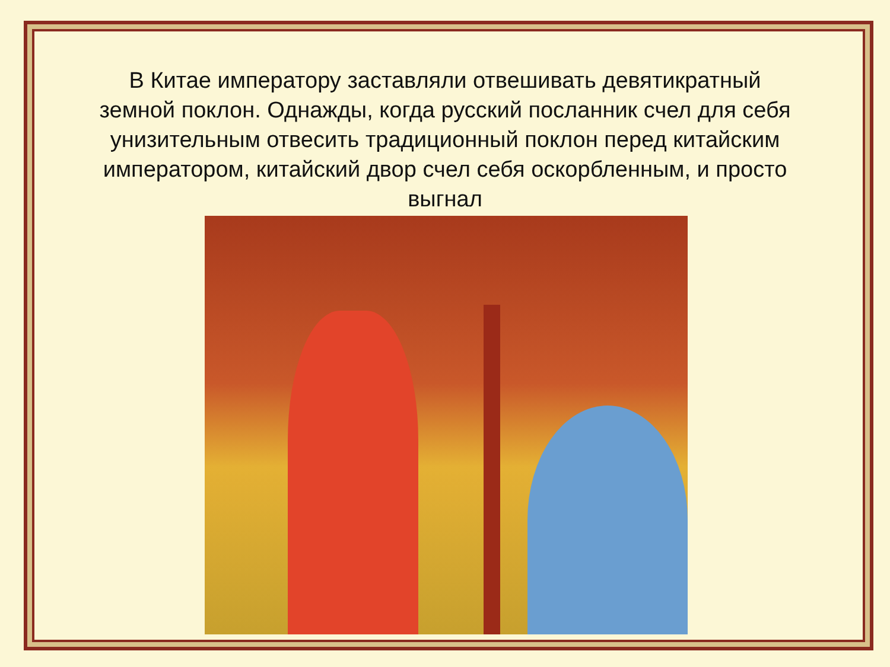В Китае императору заставляли отвешивать девятикратный земной поклон. Однажды, когда русский посланник счел для себя унизительным отвесить традиционный поклон перед китайским императором, китайский двор счел себя оскорбленным, и просто выгнал